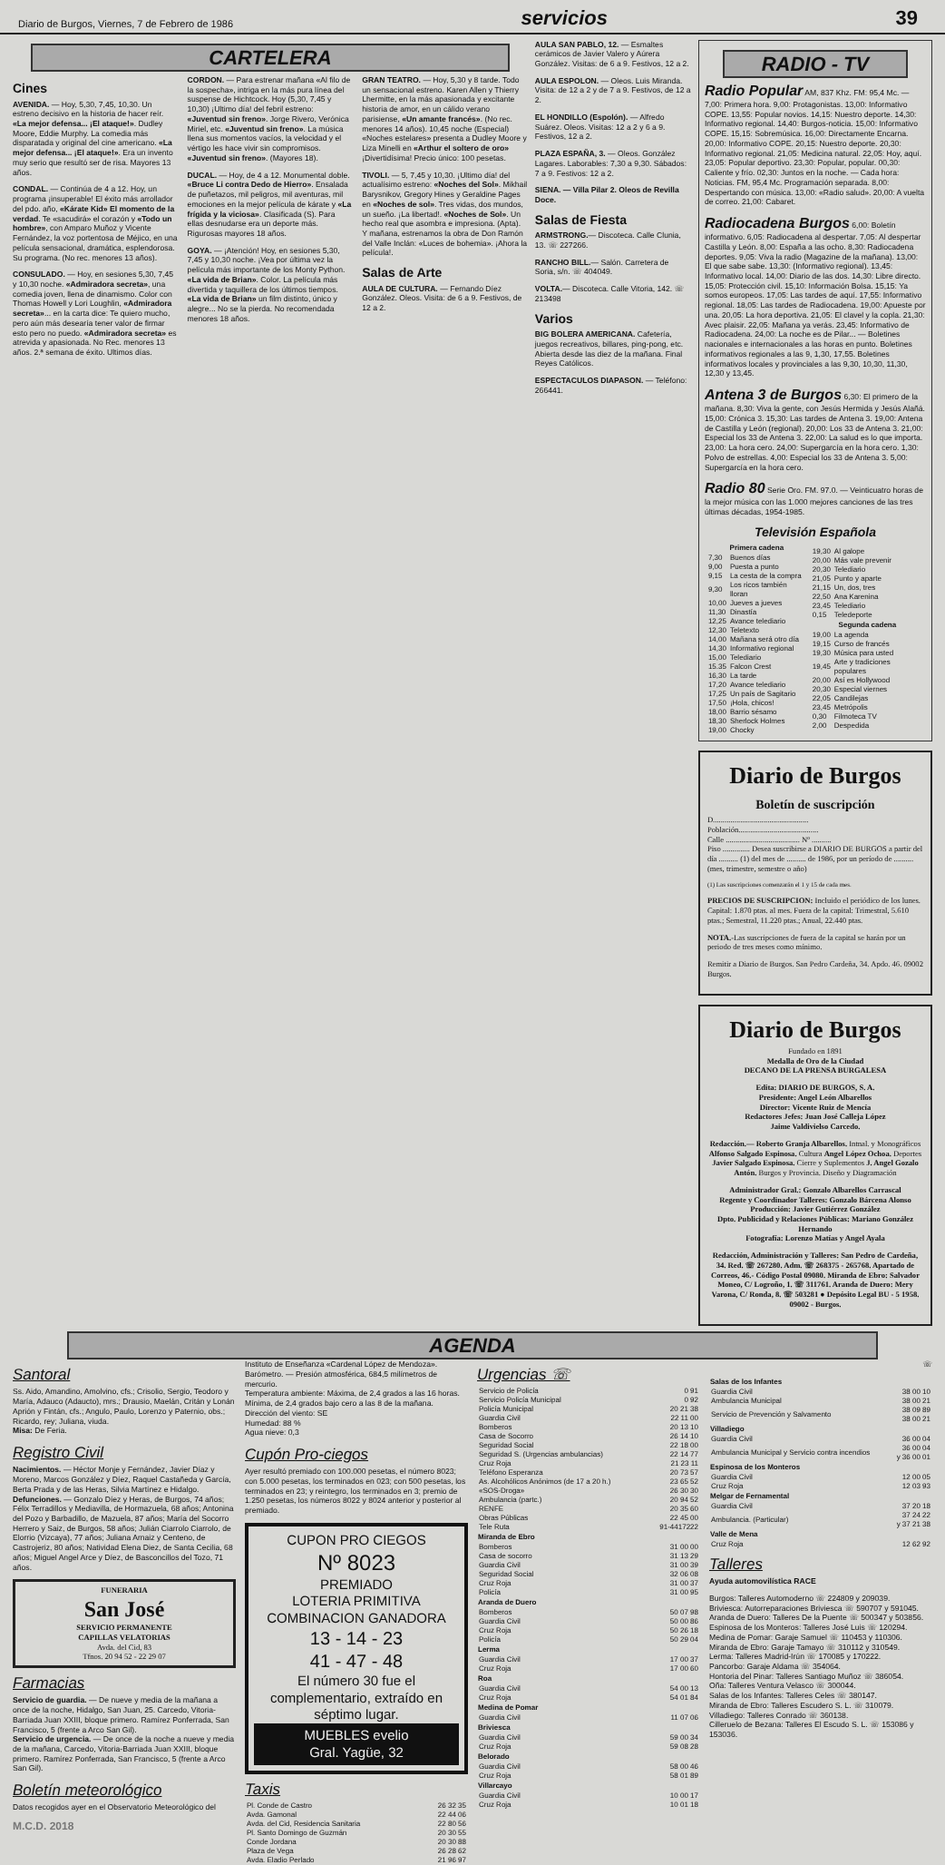Diario de Burgos, Viernes, 7 de Febrero de 1986 servicios 39
CARTELERA
Cines
AVENIDA. — Hoy, 5,30, 7,45, 10,30. Un estreno decisivo en la historia de hacer reír. «La mejor defensa... ¡El ataque!». Dudley Moore, Eddie Murphy. La comedia más disparatada y original del cine americano. «La mejor defensa... ¡El ataque!». Era un invento muy serio que resultó ser de risa. Mayores 13 años.
CONDAL. — Continúa de 4 a 12. Hoy, un programa ¡insuperable! El éxito más arrollador del pdo. año, «Kárate Kid» El momento de la verdad. Te «sacudirá» el corazón y «Todo un hombre», con Amparo Muñoz y Vicente Fernández, la voz portentosa de Méjico, en una película sensacional, dramática, esplendorosa. Su programa. (No rec. menores 13 años).
CONSULADO. — Hoy, en sesiones 5,30, 7,45 y 10,30 noche. «Admiradora secreta», una comedia joven, llena de dinamismo. Color con Thomas Howell y Lori Loughlin, «Admiradora secreta»... en la carta dice: Te quiero mucho, pero aún más desearía tener valor de firmar esto pero no puedo. «Admiradora secreta» es atrevida y apasionada. No Rec. menores 13 años. 2.ª semana de éxito. Ultimos días.
CORDON. — Para estrenar mañana «Al filo de la sospecha», intriga en la más pura línea del suspense de Hichtcock. Hoy (5,30, 7,45 y 10,30) ¡Ultimo día! del febril estreno: «Juventud sin freno». Jorge Rivero, Verónica Miriel, etc. «Juventud sin freno». La música llena sus momentos vacíos, la velocidad y el vértigo les hace vivir sin compromisos. «Juventud sin freno». (Mayores 18).
DUCAL. — Hoy, de 4 a 12. Monumental doble. «Bruce Li contra Dedo de Hierro». Ensalada de puñetazos, mil peligros, mil aventuras, mil emociones en la mejor película de kárate y «La frígida y la viciosa». Clasificada (S). Para ellas desnudarse era un deporte más. Rigurosas mayores 18 años.
GOYA. — ¡Atención! Hoy, en sesiones 5,30, 7,45 y 10,30 noche. ¡Vea por última vez la película más importante de los Monty Python. «La vida de Brian». Color. La película más divertida y taquillera de los últimos tiempos. «La vida de Brian» un film distinto, único y alegre... No se la pierda. No recomendada menores 18 años.
GRAN TEATRO. — Hoy, 5,30 y 8 tarde. Todo un sensacional estreno. Karen Allen y Thierry Lhermitte, en la más apasionada y excitante historia de amor, en un cálido verano parisiense, «Un amante francés». (No rec. menores 14 años). 10,45 noche (Especial) «Noches estelares» presenta a Dudley Moore y Liza Minelli en «Arthur el soltero de oro» ¡Divertidísima! Precio único: 100 pesetas.
TIVOLI. — 5, 7,45 y 10,30. ¡Ultimo día! del actualísimo estreno: «Noches del Sol». Mikhail Barysnikov, Gregory Hines y Geraldine Pages en «Noches de sol». Tres vidas, dos mundos, un sueño. ¡La libertad!. «Noches de Sol». Un hecho real que asombra e impresiona. (Apta). Y mañana, estrenamos la obra de Don Ramón del Valle Inclán: «Luces de bohemia». ¡Ahora la película!.
Salas de Arte
AULA DE CULTURA. — Fernando Díez González. Oleos. Visita: de 6 a 9. Festivos, de 12 a 2.
AULA SAN PABLO, 12. — Esmaltes cerámicos de Javier Valero y Aúrera González. Visitas: de 6 a 9. Festivos, 12 a 2.
AULA ESPOLON. — Oleos. Luis Miranda. Visita: de 12 a 2 y de 7 a 9. Festivos, de 12 a 2.
EL HONDILLO (Espolón). — Alfredo Suárez. Oleos. Visitas: 12 a 2 y 6 a 9. Festivos, 12 a 2.
PLAZA ESPAÑA, 3. — Oleos. González Lagares. Laborables: 7,30 a 9,30. Sábados: 7 a 9. Festivos: 12 a 2.
SIENA. — Villa Pilar 2. Oleos de Revilla Doce.
Salas de Fiesta
ARMSTRONG.— Discoteca. Calle Clunia, 13. ☏ 227266.
RANCHO BILL.— Salón. Carretera de Soria, s/n. ☏ 404049.
VOLTA.— Discoteca. Calle Vitoria, 142. ☏ 213498
Varios
BIG BOLERA AMERICANA. Cafetería, juegos recreativos, billares, ping-pong, etc. Abierta desde las diez de la mañana. Final Reyes Católicos.
ESPECTACULOS DIAPASON. — Teléfono: 266441.
RADIO - TV
Radio Popular AM, 837 Khz. FM: 95,4 Mc. — 7,00: Primera hora. 9,00: Protagonistas. 13,00: Informativo COPE. 13,55: Popular novios. 14,15: Nuestro deporte. 14,30: Informativo regional. 14,40: Burgos-noticia. 15,00: Informativo COPE. 15,15: Sobremúsica. 16,00: Directamente Encarna. 20,00: Informativo COPE. 20,15: Nuestro deporte. 20,30: Informativo regional. 21,05: Medicina natural. 22,05: Hoy, aquí. 23,05: Popular deportivo. 23,30: Popular, popular. 00,30: Caliente y frío. 02,30: Juntos en la noche. — Cada hora: Noticias. FM, 95,4 Mc. Programación separada. 8,00: Despertando con música. 13,00: «Radio salud». 20,00: A vuelta de correo. 21,00: Cabaret.
Radiocadena Burgos 6,00: Boletín informativo. 6,05: Radiocadena al despertar. 7,05: Al despertar Castilla y León. 8,00: España a las ocho. 8,30: Radiocadena deportes. 9,05: Viva la radio (Magazine de la mañana). 13,00: El que sabe sabe. 13,30: (Informativo regional). 13,45: Informativo local. 14,00: Diario de las dos. 14,30: Libre directo. 15,05: Protección civil. 15,10: Información Bolsa. 15,15: Ya somos europeos. 17,05: Las tardes de aquí. 17,55: Informativo regional. 18,05: Las tardes de Radiocadena. 19,00: Apueste por una. 20,05: La hora deportiva. 21,05: El clavel y la copla. 21,30: Avec plaisir. 22,05: Mañana ya verás. 23,45: Informativo de Radiocadena. 24,00: La noche es de Pilar... — Boletines nacionales e internacionales a las horas en punto. Boletines informativos regionales a las 9, 1,30, 17,55. Boletines informativos locales y provinciales a las 9,30, 10,30, 11,30, 12,30 y 13,45.
Antena 3 de Burgos 6,30: El primero de la mañana. 8,30: Viva la gente, con Jesús Hermida y Jesús Alañá. 15,00: Crónica 3. 15,30: Las tardes de Antena 3. 19,00: Antena de Castilla y León (regional). 20,00: Los 33 de Antena 3. 21,00: Especial los 33 de Antena 3. 22,00: La salud es lo que importa. 23,00: La hora cero. 24,00: Supergarcía en la hora cero. 1,30: Polvo de estrellas. 4,00: Especial los 33 de Antena 3. 5,00: Supergarcía en la hora cero.
Radio 80 Serie Oro. FM. 97.0. — Veinticuatro horas de la mejor música con las 1.000 mejores canciones de las tres últimas décadas, 1954-1985.
Televisión Española
| / Primera cadena / / / --- / --- / / 7,30 / Buenos días / / 9,00 / Puesta a punto / / 9,15 / La cesta de la compra / / 9,30 / Los ricos también lloran / / 10,00 / Jueves a jueves / / 11,30 / Dinastía / / 12,25 / Avance telediario / / 12,30 / Teletexto / / 14,00 / Mañana será otro día / / 14,30 / Informativo regional / / 15,00 / Telediario / / 15.35 / Falcon Crest / / 16,30 / La tarde / / 17,20 / Avance telediario / / 17,25 / Un país de Sagitario / / 17,50 / ¡Hola, chicos! / / 18,00 / Barrio sésamo / / 18,30 / Sherlock Holmes / / 19,00 / Chocky / | / 19,30 / Al galope / / 20,00 / Más vale prevenir / / 20,30 / Telediario / / 21,05 / Punto y aparte / / 21,15 / Un, dos, tres / / 22,50 / Ana Karenina / / 23,45 / Telediario / / 0,15 / Teledeporte / / Segunda cadena / / / 19,00 / La agenda / / 19,15 / Curso de francés / / 19,30 / Música para usted / / 19,45 / Arte y tradiciones populares / / 20,00 / Así es Hollywood / / 20,30 / Especial viernes / / 22,05 / Candilejas / / 23,45 / Metrópolis / / 0,30 / Filmoteca TV / / 2,00 / Despedida / |
Diario de Burgos
Boletín de suscripción
D.................................................
Población.........................................
Calle ...................................... Nº ..........
Piso .............. Desea suscribirse a DIARIO DE BURGOS a partir del día .......... (1) del mes de .......... de 1986, por un período de .......... (mes, trimestre, semestre o año)
(1) Las suscripciones comenzarán el 1 y 15 de cada mes.
PRECIOS DE SUSCRIPCION: Incluido el periódico de los lunes. Capital: 1.870 ptas. al mes. Fuera de la capital: Trimestral, 5.610 ptas.; Semestral, 11.220 ptas.; Anual, 22.440 ptas.
NOTA.-Las suscripciones de fuera de la capital se harán por un periodo de tres meses como mínimo.
Remitir a Diario de Burgos. San Pedro Cardeña, 34. Apdo. 46. 09002 Burgos.
Diario de Burgos
Fundado en 1891
Medalla de Oro de la Ciudad
DECANO DE LA PRENSA BURGALESA
Edita: DIARIO DE BURGOS, S. A.
Presidente: Angel León Albarellos
Director: Vicente Ruiz de Mencía
Redactores Jefes: Juan José Calleja López
Jaime Valdivielso Carcedo.
Redacción.— Roberto Granja Albarellos. Intnal. y Monográficos Alfonso Salgado Espinosa. Cultura Angel López Ochoa. Deportes Javier Salgado Espinosa. Cierre y Suplementos J. Angel Gozalo Antón. Burgos y Provincia. Diseño y Diagramación
Administrador Gral.: Gonzalo Albarellos Carrascal
Regente y Coordinador Talleres: Gonzalo Bárcena Alonso
Producción: Javier Gutiérrez González
Dpto. Publicidad y Relaciones Públicas: Mariano González Hernando
Fotografía: Lorenzo Matías y Angel Ayala
Redacción, Administración y Talleres: San Pedro de Cardeña, 34. Red. ☏ 267280. Adm. ☏ 268375 - 265768. Apartado de Correos, 46.- Código Postal 09080. Miranda de Ebro: Salvador Moneo, C/ Logroño, 1. ☏ 311761. Aranda de Duero: Mery Varona, C/ Ronda, 8. ☏ 503281 ● Depósito Legal BU - 5 1958. 09002 - Burgos.
AGENDA
Santoral
Ss. Aido, Amandino, Amolvino, cfs.; Crisolio, Sergio, Teodoro y María, Adauco (Adaucto), mrs.; Drausio, Maelán, Critán y Lonán Aprión y Fintán, cfs.; Angulo, Paulo, Lorenzo y Paternio, obs.; Ricardo, rey; Juliana, viuda.
Misa: De Feria.
Registro Civil
Nacimientos. — Héctor Monje y Fernández, Javier Díaz y Moreno, Marcos González y Díez, Raquel Castañeda y García, Berta Prada y de las Heras, Silvia Martínez e Hidalgo.
Defunciones. — Gonzalo Díez y Heras, de Burgos, 74 años; Félix Terradillos y Mediavilla, de Hormazuela, 68 años; Antonina del Pozo y Barbadillo, de Mazuela, 87 años; María del Socorro Herrero y Saiz, de Burgos, 58 años; Julián Ciarrolo Ciarrolo, de Elorrio (Vizcaya), 77 años; Juliana Arnaiz y Centeno, de Castrojeriz, 80 años; Natividad Elena Diez, de Santa Cecilia, 68 años; Miguel Angel Arce y Díez, de Basconcillos del Tozo, 71 años.
FUNERARIA
San José
SERVICIO PERMANENTE
CAPILLAS VELATORIAS
Avda. del Cid, 83
Tfnos. 20 94 52 - 22 29 07
Farmacias
Servicio de guardia. — De nueve y media de la mañana a once de la noche, Hidalgo, San Juan, 25. Carcedo, Vitoria-Barriada Juan XXIII, bloque primero. Ramírez Ponferrada, San Francisco, 5 (frente a Arco San Gil).
Servicio de urgencia. — De once de la noche a nueve y media de la mañana, Carcedo, Vitoria-Barriada Juan XXIII, bloque primero. Ramírez Ponferrada, San Francisco, 5 (frente a Arco San Gil).
Boletín meteorológico
Datos recogidos ayer en el Observatorio Meteorológico del
M.C.D. 2018
Instituto de Enseñanza «Cardenal López de Mendoza».
Barómetro. — Presión atmosférica, 684,5 milímetros de mercurio.
Temperatura ambiente: Máxima, de 2,4 grados a las 16 horas.
Mínima, de 2,4 grados bajo cero a las 8 de la mañana.
Dirección del viento: SE
Humedad: 88 %
Agua nieve: 0,3
Cupón Pro-ciegos
Ayer resultó premiado con 100.000 pesetas, el número 8023; con 5.000 pesetas, los terminados en 023; con 500 pesetas, los terminados en 23; y reintegro, los terminados en 3; premio de 1.250 pesetas, los números 8022 y 8024 anterior y posterior al premiado.
CUPON PRO CIEGOS
Nº 8023
PREMIADO
LOTERIA PRIMITIVA
COMBINACION GANADORA
13 - 14 - 23
41 - 47 - 48
El número 30 fue el complementario, extraído en séptimo lugar.
MUEBLES evelio
Gral. Yagüe, 32
Taxis
| Pl. Conde de Castro | 26 32 35 |
| Avda. Gamonal | 22 44 06 |
| Avda. del Cid, Residencia Sanitaria | 22 80 56 |
| Pl. Santo Domingo de Guzmán | 20 30 55 |
| Conde Jordana | 20 30 88 |
| Plaza de Vega | 26 28 62 |
| Avda. Eladio Perlado | 21 96 97 |
Urgencias ☏
| Servicio de Policía | 0 91 |
| Servicio Policía Municipal | 0 92 |
| Policía Municipal | 20 21 38 |
| Guardia Civil | 22 11 00 |
| Bomberos | 20 13 10 |
| Casa de Socorro | 26 14 10 |
| Seguridad Social | 22 18 00 |
| Seguridad S. (Urgencias ambulancias) | 22 14 77 |
| Cruz Roja | 21 23 11 |
| Teléfono Esperanza | 20 73 57 |
| As. Alcohólicos Anónimos (de 17 a 20 h.) | 23 65 52 |
| «SOS-Droga» | 26 30 30 |
| Ambulancia (partc.) | 20 94 52 |
| RENFE | 20 35 60 |
| Obras Públicas | 22 45 00 |
| Tele Ruta | 91-4417222 |
| Miranda de Ebro | |
| Bomberos | 31 00 00 |
| Casa de socorro | 31 13 29 |
| Guardia Civil | 31 00 39 |
| Seguridad Social | 32 06 08 |
| Cruz Roja | 31 00 37 |
| Policía | 31 00 95 |
| Aranda de Duero | |
| Bomberos | 50 07 98 |
| Guardia Civil | 50 00 86 |
| Cruz Roja | 50 26 18 |
| Policía | 50 29 04 |
| Lerma | |
| Guardia Civil | 17 00 37 |
| Cruz Roja | 17 00 60 |
| Roa | |
| Guardia Civil | 54 00 13 |
| Cruz Roja | 54 01 84 |
| Medina de Pomar | |
| Guardia Civil | 11 07 06 |
| Briviesca | |
| Guardia Civil | 59 00 34 |
| Cruz Roja | 59 08 28 |
| Belorado | |
| Guardia Civil | 58 00 46 |
| Cruz Roja | 58 01 89 |
| Villarcayo | |
| Guardia Civil | 10 00 17 |
| Cruz Roja | 10 01 18 |
☏
| Salas de los Infantes | |
| --- | --- |
| Guardia Civil | 38 00 10 |
| Ambulancia Municipal | 38 00 21 |
| Servicio de Prevención y Salvamento | 38 09 89 38 00 21 |
| Villadiego | |
| Guardia Civil | 36 00 04 |
| Ambulancia Municipal y Servicio contra incendios | 36 00 04 y 36 00 01 |
| Espinosa de los Monteros | |
| Guardia Civil | 12 00 05 |
| Cruz Roja | 12 03 93 |
| Melgar de Fernamental | |
| Guardia Civil | 37 20 18 |
| Ambulancia. (Particular) | 37 24 22 y 37 21 38 |
| Valle de Mena | |
| Cruz Roja | 12 62 92 |
Talleres
Ayuda automovilística RACE
Burgos: Talleres Automoderno ☏ 224809 y 209039.
Briviesca: Autorreparaciones Briviesca ☏ 590707 y 591045.
Aranda de Duero: Talleres De la Puente ☏ 500347 y 503856.
Espinosa de los Monteros: Talleres José Luis ☏ 120294.
Medina de Pomar: Garaje Samuel ☏ 110453 y 110306.
Miranda de Ebro: Garaje Tamayo ☏ 310112 y 310549.
Lerma: Talleres Madrid-Irún ☏ 170085 y 170222.
Pancorbo: Garaje Aldama ☏ 354064.
Hontoria del Pinar: Talleres Santiago Muñoz ☏ 386054.
Oña: Talleres Ventura Velasco ☏ 300044.
Salas de los Infantes: Talleres Celes ☏ 380147.
Miranda de Ebro: Talleres Escudero S. L. ☏ 310079.
Villadiego: Talleres Conrado ☏ 360138.
Cilleruelo de Bezana: Talleres El Escudo S. L. ☏ 153086 y 153036.